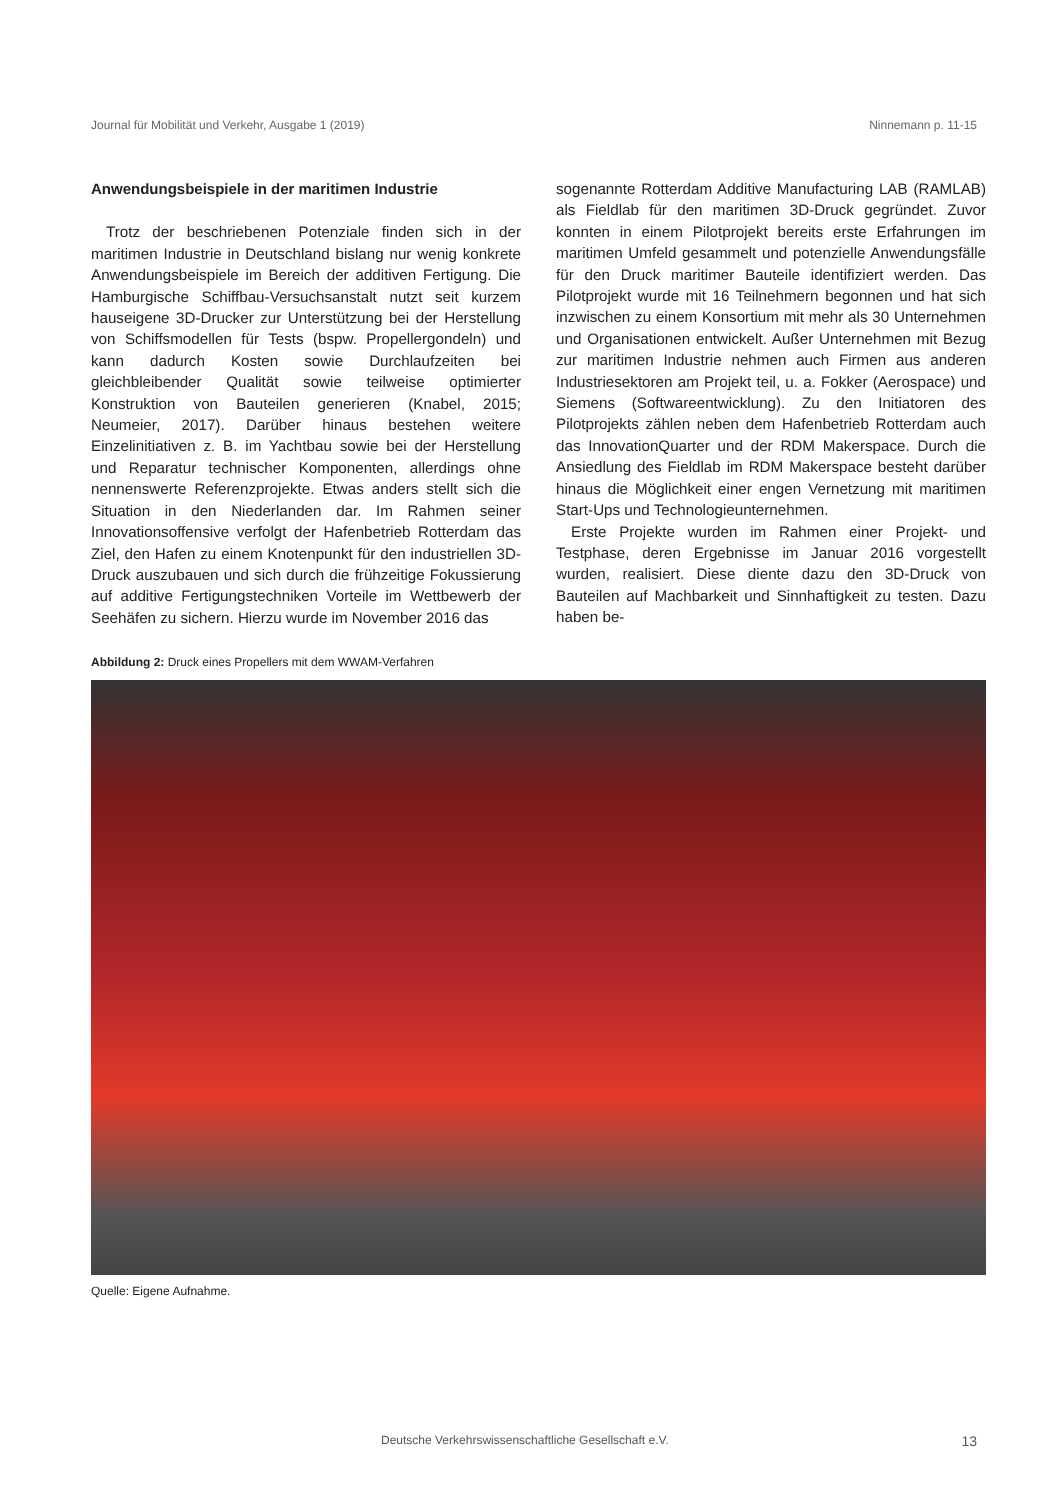Journal für Mobilität und Verkehr, Ausgabe 1 (2019) Ninnemann p. 11-15
Anwendungsbeispiele in der maritimen Industrie
Trotz der beschriebenen Potenziale finden sich in der maritimen Industrie in Deutschland bislang nur wenig konkrete Anwendungsbeispiele im Bereich der additiven Fertigung. Die Hamburgische Schiffbau-Versuchsanstalt nutzt seit kurzem hauseigene 3D-Drucker zur Unterstützung bei der Herstellung von Schiffsmodellen für Tests (bspw. Propellergondeln) und kann dadurch Kosten sowie Durchlaufzeiten bei gleichbleibender Qualität sowie teilweise optimierter Konstruktion von Bauteilen generieren (Knabel, 2015; Neumeier, 2017). Darüber hinaus bestehen weitere Einzelinitiativen z. B. im Yachtbau sowie bei der Herstellung und Reparatur technischer Komponenten, allerdings ohne nennenswerte Referenzprojekte. Etwas anders stellt sich die Situation in den Niederlanden dar. Im Rahmen seiner Innovationsoffensive verfolgt der Hafenbetrieb Rotterdam das Ziel, den Hafen zu einem Knotenpunkt für den industriellen 3D-Druck auszubauen und sich durch die frühzeitige Fokussierung auf additive Fertigungstechniken Vorteile im Wettbewerb der Seehäfen zu sichern. Hierzu wurde im November 2016 das
sogenannte Rotterdam Additive Manufacturing LAB (RAMLAB) als Fieldlab für den maritimen 3D-Druck gegründet. Zuvor konnten in einem Pilotprojekt bereits erste Erfahrungen im maritimen Umfeld gesammelt und potenzielle Anwendungsfälle für den Druck maritimer Bauteile identifiziert werden. Das Pilotprojekt wurde mit 16 Teilnehmern begonnen und hat sich inzwischen zu einem Konsortium mit mehr als 30 Unternehmen und Organisationen entwickelt. Außer Unternehmen mit Bezug zur maritimen Industrie nehmen auch Firmen aus anderen Industriesektoren am Projekt teil, u. a. Fokker (Aerospace) und Siemens (Softwareentwicklung). Zu den Initiatoren des Pilotprojekts zählen neben dem Hafenbetrieb Rotterdam auch das InnovationQuarter und der RDM Makerspace. Durch die Ansiedlung des Fieldlab im RDM Makerspace besteht darüber hinaus die Möglichkeit einer engen Vernetzung mit maritimen Start-Ups und Technologieunternehmen.
Erste Projekte wurden im Rahmen einer Projekt- und Testphase, deren Ergebnisse im Januar 2016 vorgestellt wurden, realisiert. Diese diente dazu den 3D-Druck von Bauteilen auf Machbarkeit und Sinnhaftigkeit zu testen. Dazu haben be-
Abbildung 2: Druck eines Propellers mit dem WWAM-Verfahren
Quelle: Eigene Aufnahme.
Deutsche Verkehrswissenschaftliche Gesellschaft e.V. 13